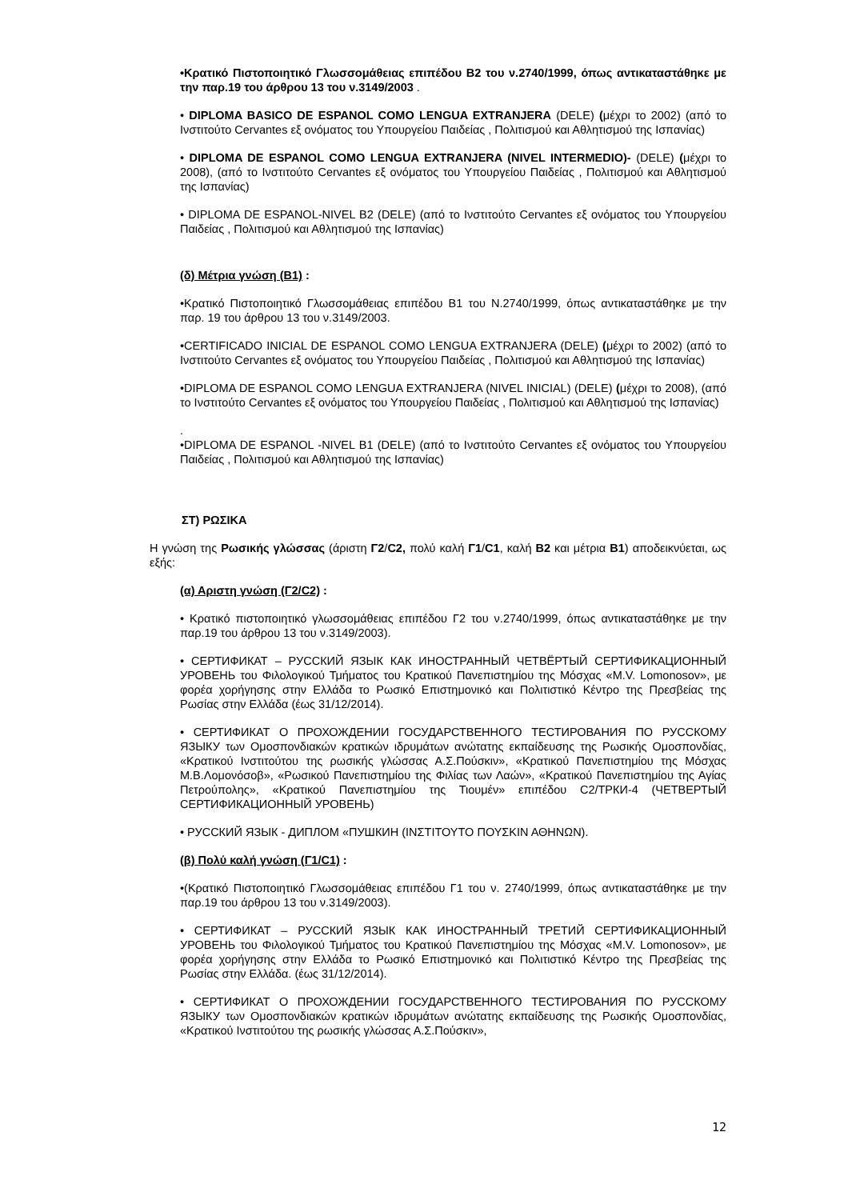•Κρατικό Πιστοποιητικό Γλωσσομάθειας επιπέδου Β2 του ν.2740/1999, όπως αντικαταστάθηκε με την παρ.19 του άρθρου 13 του ν.3149/2003 .
• DIPLOMA BASICO DE ESPANOL COMO LENGUA EXTRANJERA (DELE) (μέχρι το 2002) (από το Ινστιτούτο Cervantes εξ ονόματος του Υπουργείου Παιδείας , Πολιτισμού και Αθλητισμού της Ισπανίας)
• DIPLOMA DE ESPANOL COMO LENGUA EXTRANJERA (NIVEL INTERMEDIO)- (DELE) (μέχρι το 2008), (από το Ινστιτούτο Cervantes εξ ονόματος του Υπουργείου Παιδείας , Πολιτισμού και Αθλητισμού της Ισπανίας)
• DIPLOMA DE ESPANOL-NIVEL B2 (DELE) (από το Ινστιτούτο Cervantes εξ ονόματος του Υπουργείου Παιδείας , Πολιτισμού και Αθλητισμού της Ισπανίας)
(δ) Μέτρια γνώση (Β1) :
•Κρατικό Πιστοποιητικό Γλωσσομάθειας επιπέδου Β1 του Ν.2740/1999, όπως αντικαταστάθηκε με την παρ. 19 του άρθρου 13 του ν.3149/2003.
•CERTIFICADO INICIAL DE ESPANOL COMO LENGUA EXTRANJERA (DELE) (μέχρι το 2002) (από το Ινστιτούτο Cervantes εξ ονόματος του Υπουργείου Παιδείας , Πολιτισμού και Αθλητισμού της Ισπανίας)
•DIPLOMA DE ESPANOL COMO LENGUA EXTRANJERA (NIVEL INICIAL) (DELE) (μέχρι το 2008), (από το Ινστιτούτο Cervantes εξ ονόματος του Υπουργείου Παιδείας , Πολιτισμού και Αθλητισμού της Ισπανίας)
.
•DIPLOMA DE ESPANOL -NIVEL B1 (DELE) (από το Ινστιτούτο Cervantes εξ ονόματος του Υπουργείου Παιδείας , Πολιτισμού και Αθλητισμού της Ισπανίας)
ΣΤ) ΡΩΣΙΚΑ
Η γνώση της Ρωσικής γλώσσας (άριστη Γ2/C2, πολύ καλή Γ1/C1, καλή Β2 και μέτρια Β1) αποδεικνύεται, ως εξής:
(α) Αριστη γνώση (Γ2/C2) :
• Κρατικό πιστοποιητικό γλωσσομάθειας επιπέδου Γ2 του ν.2740/1999, όπως αντικαταστάθηκε με την παρ.19 του άρθρου 13 του ν.3149/2003).
• СЕРТИФИКАТ – РУССКИЙ ЯЗЫК КАК ИНОСТРАННЫЙ ЧЕТВЁРТЫЙ СЕРТИФИКАЦИОННЫЙ УРОВЕНЬ του Φιλολογικού Τμήματος του Κρατικού Πανεπιστημίου της Μόσχας «M.V. Lomonosov», με φορέα χορήγησης στην Ελλάδα το Ρωσικό Επιστημονικό και Πολιτιστικό Κέντρο της Πρεσβείας της Ρωσίας στην Ελλάδα (έως 31/12/2014).
• СЕРТИФИКАТ О ПРОХОЖДЕНИИ ГОСУДАРСТВЕННОГО ТЕСТИРОВАНИЯ ПО РУССКОМУ ЯЗЫКУ των Ομοσπονδιακών κρατικών ιδρυμάτων ανώτατης εκπαίδευσης της Ρωσικής Ομοσπονδίας, «Κρατικού Ινστιτούτου της ρωσικής γλώσσας Α.Σ.Πούσκιν», «Κρατικού Πανεπιστημίου της Μόσχας Μ.Β.Λομονόσοβ», «Ρωσικού Πανεπιστημίου της Φιλίας των Λαών», «Κρατικού Πανεπιστημίου της Αγίας Πετρούπολης», «Κρατικού Πανεπιστημίου της Τιουμέν» επιπέδου C2/ТРКИ-4 (ЧЕТВЕРТЫЙ СЕРТИФИКАЦИОННЫЙ УРОВЕНЬ)
• РУССКИЙ ЯЗЫК - ДИПЛОМ «ПУШКИН (ΙΝΣΤΙΤΟΥΤΟ ΠΟΥΣΚΙΝ ΑΘΗΝΩΝ).
(β) Πολύ καλή γνώση (Γ1/C1) :
•(Κρατικό Πιστοποιητικό Γλωσσομάθειας επιπέδου Γ1 του ν. 2740/1999, όπως αντικαταστάθηκε με την παρ.19 του άρθρου 13 του ν.3149/2003).
• СЕРТИФИКАТ – РУССКИЙ ЯЗЫК КАК ИНОСТРАННЫЙ ТРЕТИЙ СЕРТИФИКАЦИОННЫЙ УРОВЕНЬ του Φιλολογικού Τμήματος του Κρατικού Πανεπιστημίου της Μόσχας «M.V. Lomonosov», με φορέα χορήγησης στην Ελλάδα το Ρωσικό Επιστημονικό και Πολιτιστικό Κέντρο της Πρεσβείας της Ρωσίας στην Ελλάδα. (έως 31/12/2014).
• СЕРТИФИКАТ О ПРОХОЖДЕНИИ ГОСУДАРСТВЕННОГО ТЕСТИРОВАНИЯ ПО РУССКОМУ ЯЗЫКУ των Ομοσπονδιακών κρατικών ιδρυμάτων ανώτατης εκπαίδευσης της Ρωσικής Ομοσπονδίας, «Κρατικού Ινστιτούτου της ρωσικής γλώσσας Α.Σ.Πούσκιν»,
12